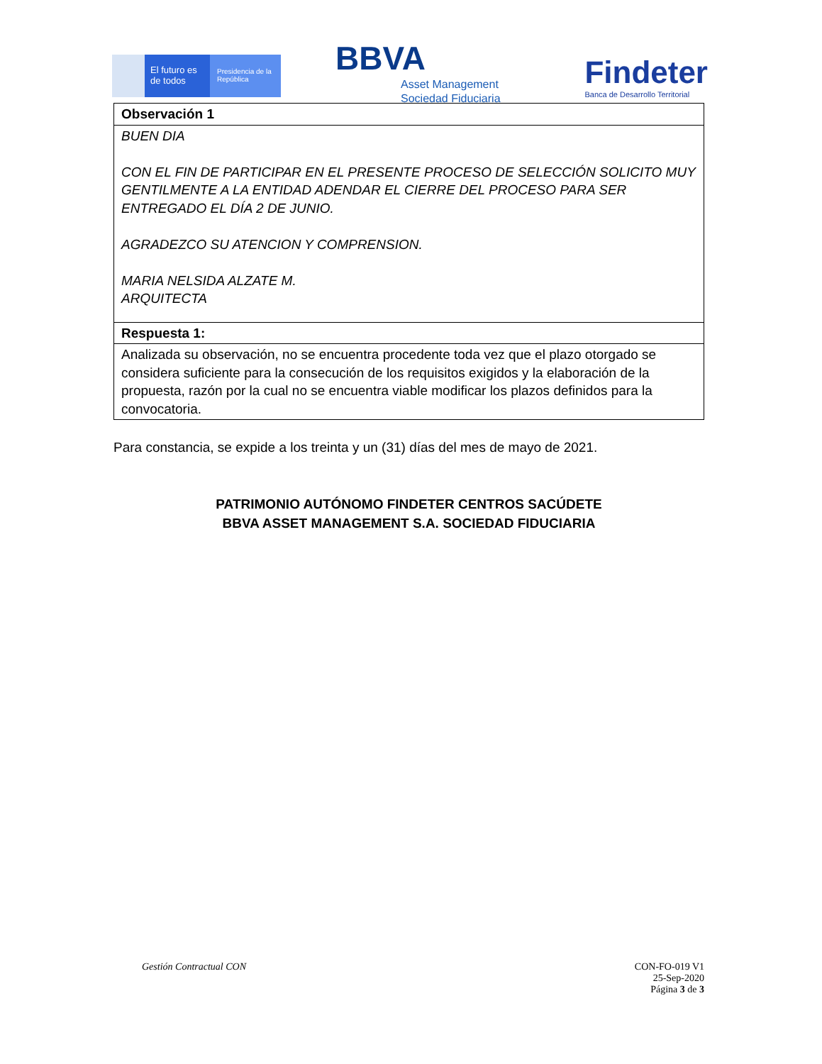El futuro es de todos
Presidencia de la República
BBVA
Asset Management
Sociedad Fiduciaria
Findeter
Banca de Desarrollo Territorial
| Observación 1 |
| BUEN DIA CON EL FIN DE PARTICIPAR EN EL PRESENTE PROCESO DE SELECCIÓN SOLICITO MUY GENTILMENTE A LA ENTIDAD ADENDAR EL CIERRE DEL PROCESO PARA SER ENTREGADO EL DÍA 2 DE JUNIO. AGRADEZCO SU ATENCION Y COMPRENSION. MARIA NELSIDA ALZATE M. ARQUITECTA |
| Respuesta 1: |
| Analizada su observación, no se encuentra procedente toda vez que el plazo otorgado se considera suficiente para la consecución de los requisitos exigidos y la elaboración de la propuesta, razón por la cual no se encuentra viable modificar los plazos definidos para la convocatoria. |
Para constancia, se expide a los treinta y un (31) días del mes de mayo de 2021.
PATRIMONIO AUTÓNOMO FINDETER CENTROS SACÚDETE
BBVA ASSET MANAGEMENT S.A. SOCIEDAD FIDUCIARIA
Gestión Contractual CON CON-FO-019 V1
25-Sep-2020
Página 3 de 3